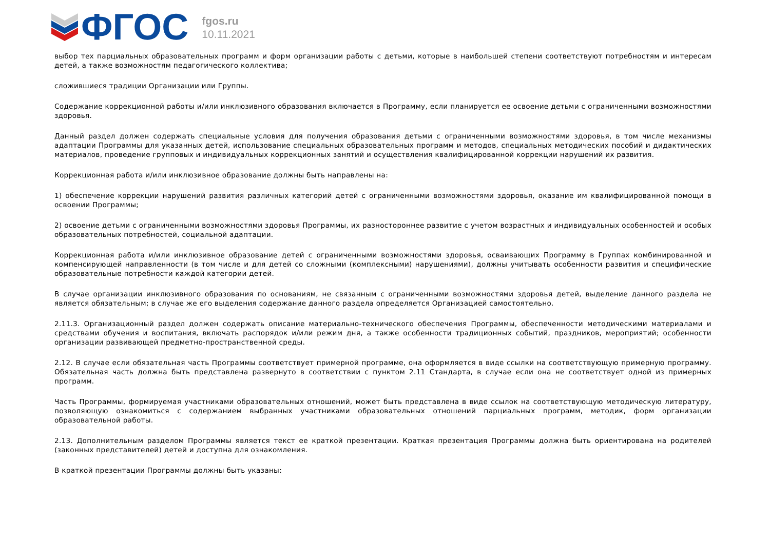ФГОС
fgos.ru
10.11.2021
выбор тех парциальных образовательных программ и форм организации работы с детьми, которые в наибольшей степени соответствуют потребностям и интересам детей, а также возможностям педагогического коллектива;
сложившиеся традиции Организации или Группы.
Содержание коррекционной работы и/или инклюзивного образования включается в Программу, если планируется ее освоение детьми с ограниченными возможностями здоровья.
Данный раздел должен содержать специальные условия для получения образования детьми с ограниченными возможностями здоровья, в том числе механизмы адаптации Программы для указанных детей, использование специальных образовательных программ и методов, специальных методических пособий и дидактических материалов, проведение групповых и индивидуальных коррекционных занятий и осуществления квалифицированной коррекции нарушений их развития.
Коррекционная работа и/или инклюзивное образование должны быть направлены на:
1) обеспечение коррекции нарушений развития различных категорий детей с ограниченными возможностями здоровья, оказание им квалифицированной помощи в освоении Программы;
2) освоение детьми с ограниченными возможностями здоровья Программы, их разностороннее развитие с учетом возрастных и индивидуальных особенностей и особых образовательных потребностей, социальной адаптации.
Коррекционная работа и/или инклюзивное образование детей с ограниченными возможностями здоровья, осваивающих Программу в Группах комбинированной и компенсирующей направленности (в том числе и для детей со сложными (комплексными) нарушениями), должны учитывать особенности развития и специфические образовательные потребности каждой категории детей.
В случае организации инклюзивного образования по основаниям, не связанным с ограниченными возможностями здоровья детей, выделение данного раздела не является обязательным; в случае же его выделения содержание данного раздела определяется Организацией самостоятельно.
2.11.3. Организационный раздел должен содержать описание материально-технического обеспечения Программы, обеспеченности методическими материалами и средствами обучения и воспитания, включать распорядок и/или режим дня, а также особенности традиционных событий, праздников, мероприятий; особенности организации развивающей предметно-пространственной среды.
2.12. В случае если обязательная часть Программы соответствует примерной программе, она оформляется в виде ссылки на соответствующую примерную программу. Обязательная часть должна быть представлена развернуто в соответствии с пунктом 2.11 Стандарта, в случае если она не соответствует одной из примерных программ.
Часть Программы, формируемая участниками образовательных отношений, может быть представлена в виде ссылок на соответствующую методическую литературу, позволяющую ознакомиться с содержанием выбранных участниками образовательных отношений парциальных программ, методик, форм организации образовательной работы.
2.13. Дополнительным разделом Программы является текст ее краткой презентации. Краткая презентация Программы должна быть ориентирована на родителей (законных представителей) детей и доступна для ознакомления.
В краткой презентации Программы должны быть указаны: